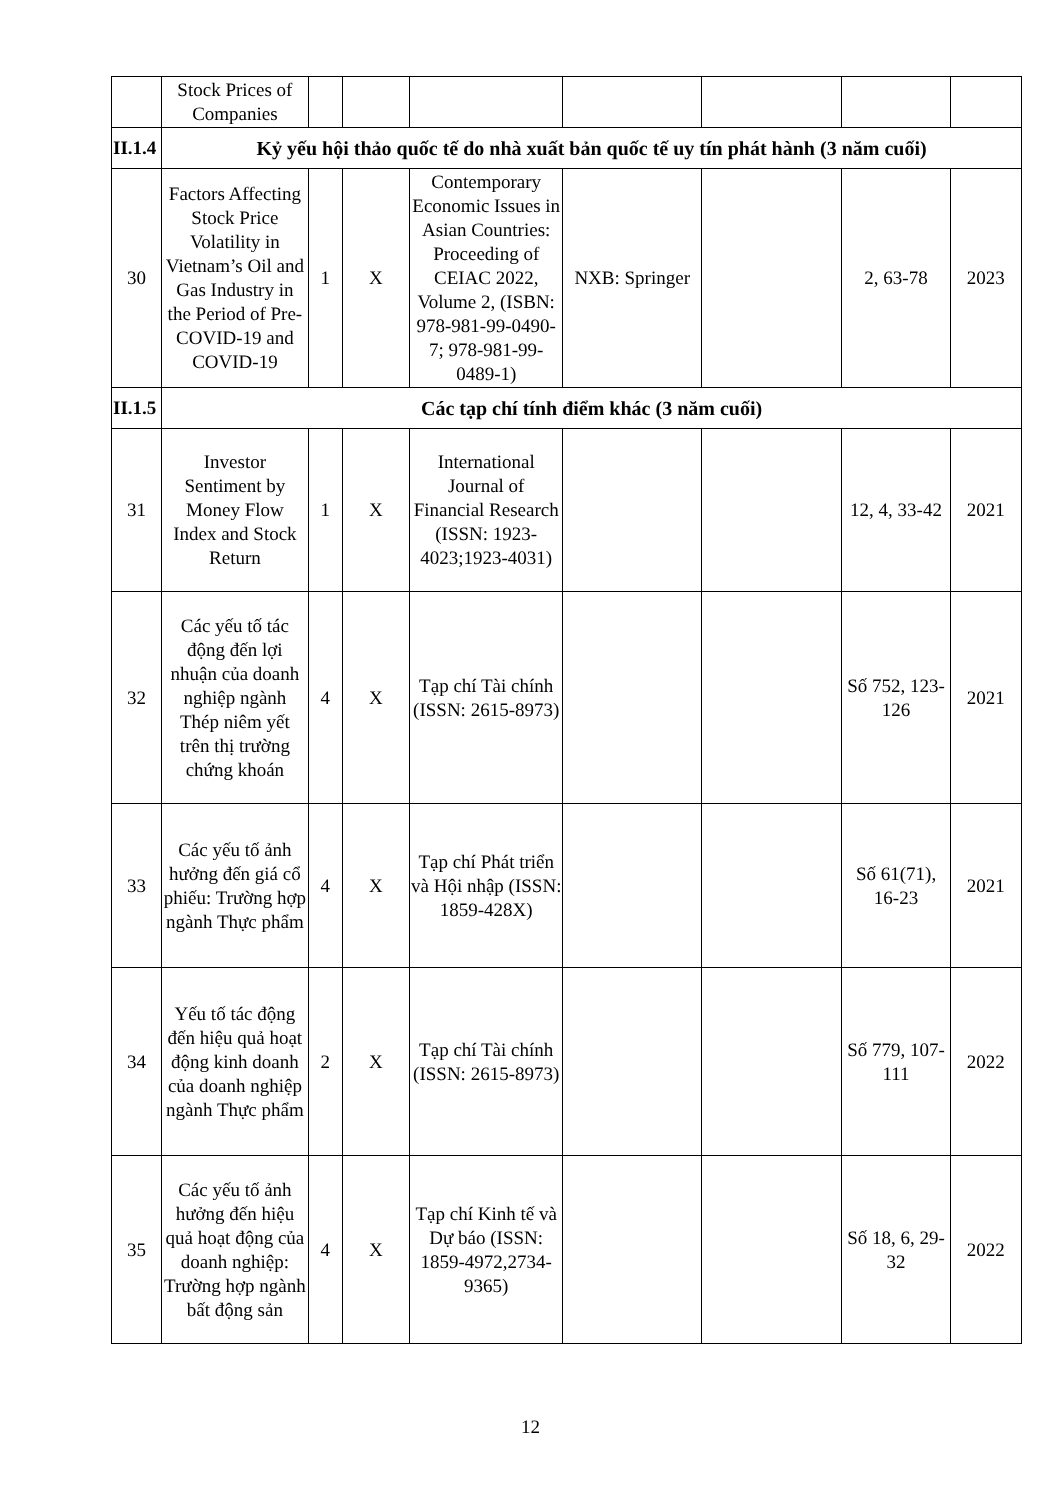| | Stock Prices of Companies | | | | | | | |
| II.1.4 | Kỷ yếu hội thảo quốc tế do nhà xuất bản quốc tế uy tín phát hành (3 năm cuối) | | | | | | | |
| 30 | Factors Affecting Stock Price Volatility in Vietnam’s Oil and Gas Industry in the Period of Pre-COVID-19 and COVID-19 | 1 | X | Contemporary Economic Issues in Asian Countries: Proceeding of CEIAC 2022, Volume 2, (ISBN: 978-981-99-0490-7; 978-981-99-0489-1) | NXB: Springer | | 2, 63-78 | 2023 |
| II.1.5 | Các tạp chí tính điểm khác (3 năm cuối) | | | | | | | |
| 31 | Investor Sentiment by Money Flow Index and Stock Return | 1 | X | International Journal of Financial Research (ISSN: 1923-4023;1923-4031) | | | 12, 4, 33-42 | 2021 |
| 32 | Các yếu tố tác động đến lợi nhuận của doanh nghiệp ngành Thép niêm yết trên thị trường chứng khoán | 4 | X | Tạp chí Tài chính (ISSN: 2615-8973) | | | Số 752, 123-126 | 2021 |
| 33 | Các yếu tố ảnh hưởng đến giá cổ phiếu: Trường hợp ngành Thực phẩm | 4 | X | Tạp chí Phát triển và Hội nhập (ISSN: 1859-428X) | | | Số 61(71), 16-23 | 2021 |
| 34 | Yếu tố tác động đến hiệu quả hoạt động kinh doanh của doanh nghiệp ngành Thực phẩm | 2 | X | Tạp chí Tài chính (ISSN: 2615-8973) | | | Số 779, 107-111 | 2022 |
| 35 | Các yếu tố ảnh hưởng đến hiệu quả hoạt động của doanh nghiệp: Trường hợp ngành bất động sản | 4 | X | Tạp chí Kinh tế và Dự báo (ISSN: 1859-4972,2734-9365) | | | Số 18, 6, 29-32 | 2022 |
12